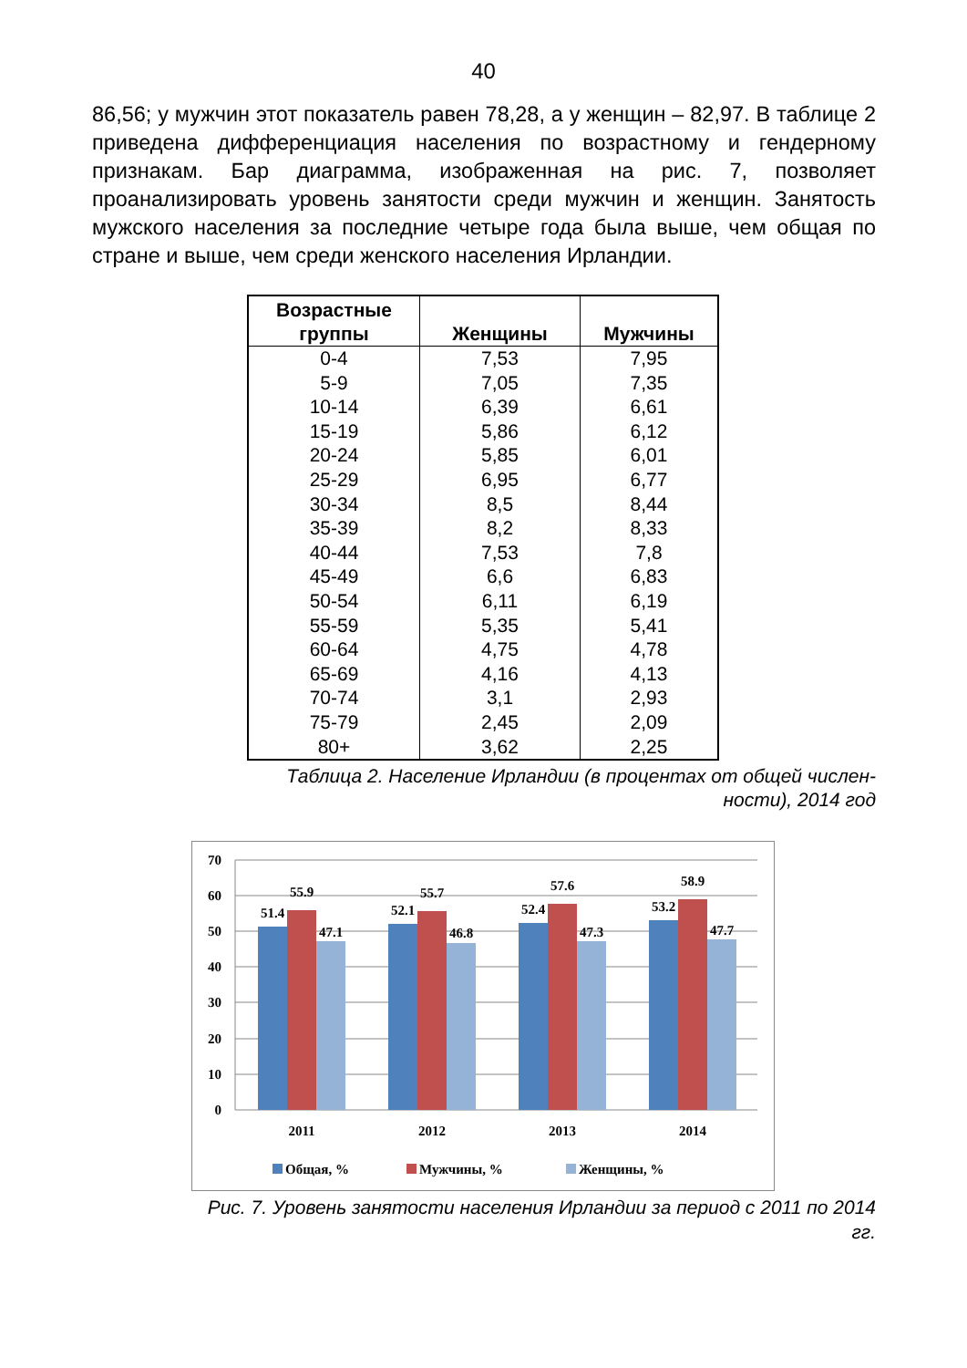40
86,56; у мужчин этот показатель равен 78,28, а у женщин – 82,97. В таблице 2 приведена дифференциация населения по возрастному и гендерному признакам. Бар диаграмма, изображенная на рис. 7, позволяет проанализировать уровень занятости среди мужчин и женщин. Занятость мужского населения за последние четыре года была выше, чем общая по стране и выше, чем среди женского населения Ирландии.
| Возрастные группы | Женщины | Мужчины |
| --- | --- | --- |
| 0-4 | 7,53 | 7,95 |
| 5-9 | 7,05 | 7,35 |
| 10-14 | 6,39 | 6,61 |
| 15-19 | 5,86 | 6,12 |
| 20-24 | 5,85 | 6,01 |
| 25-29 | 6,95 | 6,77 |
| 30-34 | 8,5 | 8,44 |
| 35-39 | 8,2 | 8,33 |
| 40-44 | 7,53 | 7,8 |
| 45-49 | 6,6 | 6,83 |
| 50-54 | 6,11 | 6,19 |
| 55-59 | 5,35 | 5,41 |
| 60-64 | 4,75 | 4,78 |
| 65-69 | 4,16 | 4,13 |
| 70-74 | 3,1 | 2,93 |
| 75-79 | 2,45 | 2,09 |
| 80+ | 3,62 | 2,25 |
Таблица 2. Население Ирландии (в процентах от общей числен-ности), 2014 год
70
60
50
40
30
20
10
0
51.4
55.9
47.1
52.1
55.7
46.8
52.4
57.6
47.3
53.2
58.9
47.7
2011
2012
2013
2014
Общая, %
Мужчины, %
Женщины, %
Рис. 7. Уровень занятости населения Ирландии за период с 2011 по 2014 гг.